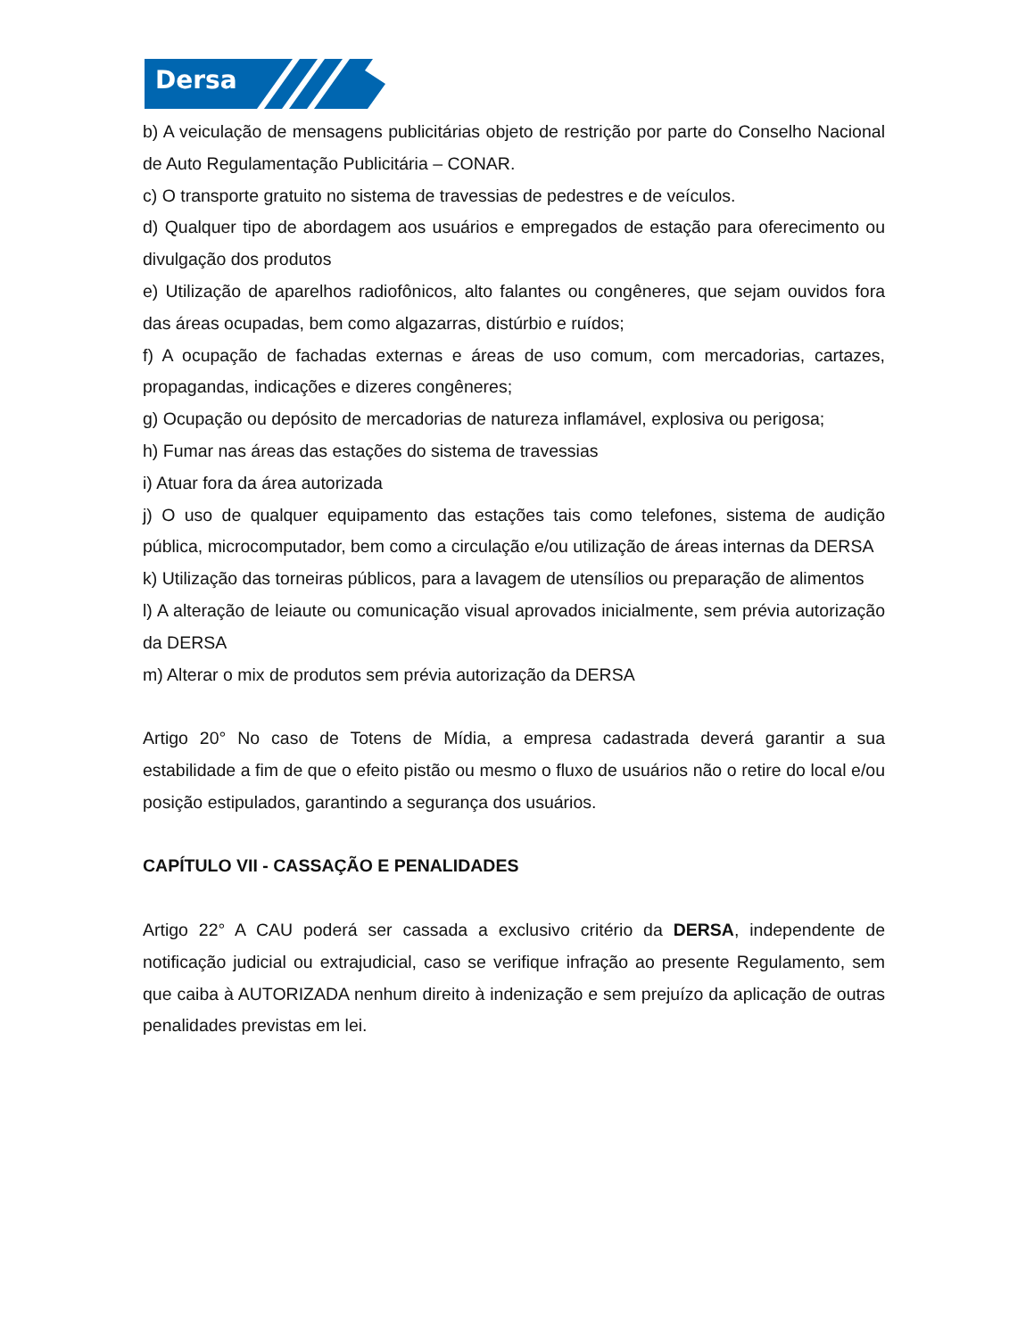Dersa
b) A veiculação de mensagens publicitárias objeto de restrição por parte do Conselho Nacional de Auto Regulamentação Publicitária – CONAR.
c) O transporte gratuito no sistema de travessias de pedestres e de veículos.
d) Qualquer tipo de abordagem aos usuários e empregados de estação para oferecimento ou divulgação dos produtos
e) Utilização de aparelhos radiofônicos, alto falantes ou congêneres, que sejam ouvidos fora das áreas ocupadas, bem como algazarras, distúrbio e ruídos;
f) A ocupação de fachadas externas e áreas de uso comum, com mercadorias, cartazes, propagandas, indicações e dizeres congêneres;
g) Ocupação ou depósito de mercadorias de natureza inflamável, explosiva ou perigosa;
h) Fumar nas áreas das estações do sistema de travessias
i) Atuar fora da área autorizada
j) O uso de qualquer equipamento das estações tais como telefones, sistema de audição pública, microcomputador, bem como a circulação e/ou utilização de áreas internas da DERSA
k) Utilização das torneiras públicos, para a lavagem de utensílios ou preparação de alimentos
l) A alteração de leiaute ou comunicação visual aprovados inicialmente, sem prévia autorização da DERSA
m) Alterar o mix de produtos sem prévia autorização da DERSA
Artigo 20° No caso de Totens de Mídia, a empresa cadastrada deverá garantir a sua estabilidade a fim de que o efeito pistão ou mesmo o fluxo de usuários não o retire do local e/ou posição estipulados, garantindo a segurança dos usuários.
CAPÍTULO VII - CASSAÇÃO E PENALIDADES
Artigo 22° A CAU poderá ser cassada a exclusivo critério da DERSA, independente de notificação judicial ou extrajudicial, caso se verifique infração ao presente Regulamento, sem que caiba à AUTORIZADA nenhum direito à indenização e sem prejuízo da aplicação de outras penalidades previstas em lei.